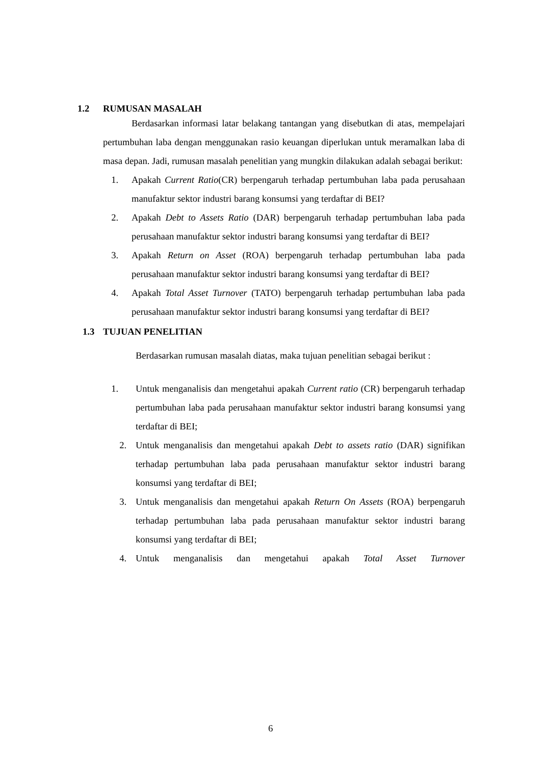1.2 RUMUSAN MASALAH
Berdasarkan informasi latar belakang tantangan yang disebutkan di atas, mempelajari pertumbuhan laba dengan menggunakan rasio keuangan diperlukan untuk meramalkan laba di masa depan. Jadi, rumusan masalah penelitian yang mungkin dilakukan adalah sebagai berikut:
1. Apakah Current Ratio(CR) berpengaruh terhadap pertumbuhan laba pada perusahaan manufaktur sektor industri barang konsumsi yang terdaftar di BEI?
2. Apakah Debt to Assets Ratio (DAR) berpengaruh terhadap pertumbuhan laba pada perusahaan manufaktur sektor industri barang konsumsi yang terdaftar di BEI?
3. Apakah Return on Asset (ROA) berpengaruh terhadap pertumbuhan laba pada perusahaan manufaktur sektor industri barang konsumsi yang terdaftar di BEI?
4. Apakah Total Asset Turnover (TATO) berpengaruh terhadap pertumbuhan laba pada perusahaan manufaktur sektor industri barang konsumsi yang terdaftar di BEI?
1.3 TUJUAN PENELITIAN
Berdasarkan rumusan masalah diatas, maka tujuan penelitian sebagai berikut :
1. Untuk menganalisis dan mengetahui apakah Current ratio (CR) berpengaruh terhadap pertumbuhan laba pada perusahaan manufaktur sektor industri barang konsumsi yang terdaftar di BEI;
2. Untuk menganalisis dan mengetahui apakah Debt to assets ratio (DAR) signifikan terhadap pertumbuhan laba pada perusahaan manufaktur sektor industri barang konsumsi yang terdaftar di BEI;
3. Untuk menganalisis dan mengetahui apakah Return On Assets (ROA) berpengaruh terhadap pertumbuhan laba pada perusahaan manufaktur sektor industri barang konsumsi yang terdaftar di BEI;
4. Untuk menganalisis dan mengetahui apakah Total Asset Turnover
6